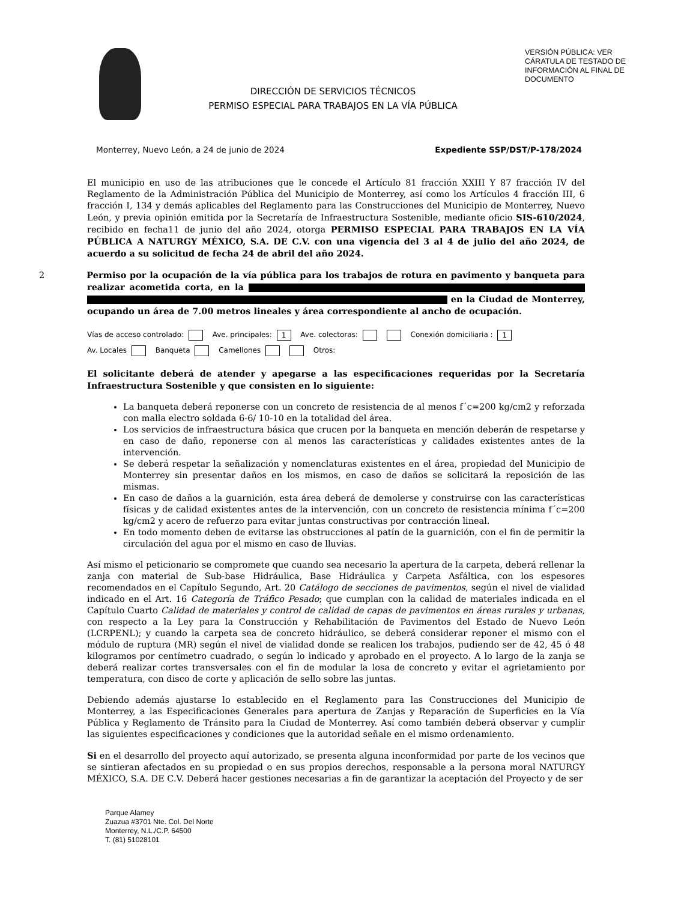DIRECCIÓN DE SERVICIOS TÉCNICOS
PERMISO ESPECIAL PARA TRABAJOS EN LA VÍA PÚBLICA
VERSIÓN PÚBLICA: VER CÁRATULA DE TESTADO DE INFORMACIÓN AL FINAL DE DOCUMENTO
Monterrey, Nuevo León, a 24 de junio de 2024 Expediente SSP/DST/P-178/2024
El municipio en uso de las atribuciones que le concede el Artículo 81 fracción XXIII Y 87 fracción IV del Reglamento de la Administración Pública del Municipio de Monterrey, así como los Artículos 4 fracción III, 6 fracción I, 134 y demás aplicables del Reglamento para las Construcciones del Municipio de Monterrey, Nuevo León, y previa opinión emitida por la Secretaría de Infraestructura Sostenible, mediante oficio SIS-610/2024, recibido en fecha11 de junio del año 2024, otorga PERMISO ESPECIAL PARA TRABAJOS EN LA VÍA PÚBLICA A NATURGY MÉXICO, S.A. DE C.V. con una vigencia del 3 al 4 de julio del año 2024, de acuerdo a su solicitud de fecha 24 de abril del año 2024.
2 Permiso por la ocupación de la vía pública para los trabajos de rotura en pavimento y banqueta para realizar acometida corta, en la en la Ciudad de Monterrey, ocupando un área de 7.00 metros lineales y área correspondiente al ancho de ocupación.
Vías de acceso controlado: Ave. principales: 1 Ave. colectoras: Conexión domiciliaria : 1
Av. Locales Banqueta Camellones Otros:
El solicitante deberá de atender y apegarse a las especificaciones requeridas por la Secretaría Infraestructura Sostenible y que consisten en lo siguiente:
La banqueta deberá reponerse con un concreto de resistencia de al menos f´c=200 kg/cm2 y reforzada con malla electro soldada 6-6/ 10-10 en la totalidad del área.
Los servicios de infraestructura básica que crucen por la banqueta en mención deberán de respetarse y en caso de daño, reponerse con al menos las características y calidades existentes antes de la intervención.
Se deberá respetar la señalización y nomenclaturas existentes en el área, propiedad del Municipio de Monterrey sin presentar daños en los mismos, en caso de daños se solicitará la reposición de las mismas.
En caso de daños a la guarnición, esta área deberá de demolerse y construirse con las características físicas y de calidad existentes antes de la intervención, con un concreto de resistencia mínima f´c=200 kg/cm2 y acero de refuerzo para evitar juntas constructivas por contracción lineal.
En todo momento deben de evitarse las obstrucciones al patín de la guarnición, con el fin de permitir la circulación del agua por el mismo en caso de lluvias.
Así mismo el peticionario se compromete que cuando sea necesario la apertura de la carpeta, deberá rellenar la zanja con material de Sub-base Hidráulica, Base Hidráulica y Carpeta Asfáltica, con los espesores recomendados en el Capítulo Segundo, Art. 20 Catálogo de secciones de pavimentos, según el nivel de vialidad indicado en el Art. 16 Categoría de Tráfico Pesado; que cumplan con la calidad de materiales indicada en el Capítulo Cuarto Calidad de materiales y control de calidad de capas de pavimentos en áreas rurales y urbanas, con respecto a la Ley para la Construcción y Rehabilitación de Pavimentos del Estado de Nuevo León (LCRPENL); y cuando la carpeta sea de concreto hidráulico, se deberá considerar reponer el mismo con el módulo de ruptura (MR) según el nivel de vialidad donde se realicen los trabajos, pudiendo ser de 42, 45 ó 48 kilogramos por centímetro cuadrado, o según lo indicado y aprobado en el proyecto. A lo largo de la zanja se deberá realizar cortes transversales con el fin de modular la losa de concreto y evitar el agrietamiento por temperatura, con disco de corte y aplicación de sello sobre las juntas.
Debiendo además ajustarse lo establecido en el Reglamento para las Construcciones del Municipio de Monterrey, a las Especificaciones Generales para apertura de Zanjas y Reparación de Superficies en la Vía Pública y Reglamento de Tránsito para la Ciudad de Monterrey. Así como también deberá observar y cumplir las siguientes especificaciones y condiciones que la autoridad señale en el mismo ordenamiento.
Si en el desarrollo del proyecto aquí autorizado, se presenta alguna inconformidad por parte de los vecinos que se sintieran afectados en su propiedad o en sus propios derechos, responsable a la persona moral NATURGY MÉXICO, S.A. DE C.V. Deberá hacer gestiones necesarias a fin de garantizar la aceptación del Proyecto y de ser
Parque Alamey
Zuazua #3701 Nte. Col. Del Norte
Monterrey, N.L./C.P. 64500
T. (81) 51028101